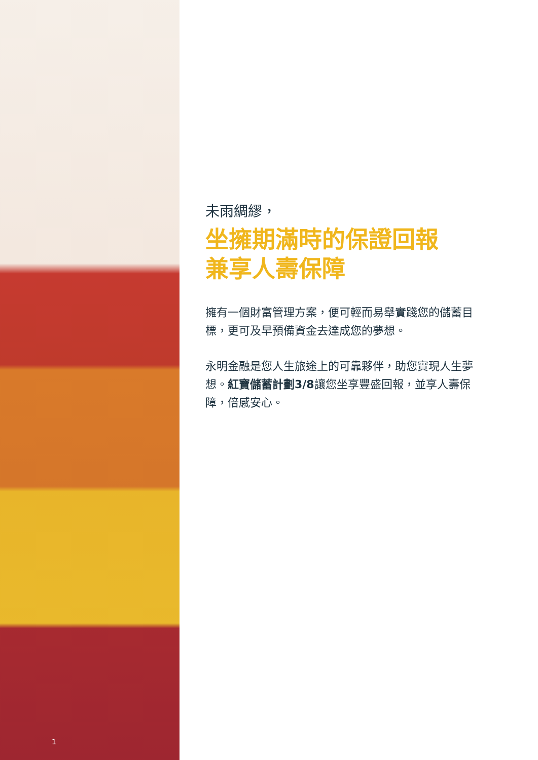1
未雨綢繆，
坐擁期滿時的保證回報
兼享人壽保障
擁有一個財富管理方案，便可輕而易舉實踐您的儲蓄目標，更可及早預備資金去達成您的夢想。
永明金融是您人生旅途上的可靠夥伴，助您實現人生夢想。紅寶儲蓄計劃3/8讓您坐享豐盛回報，並享人壽保障，倍感安心。